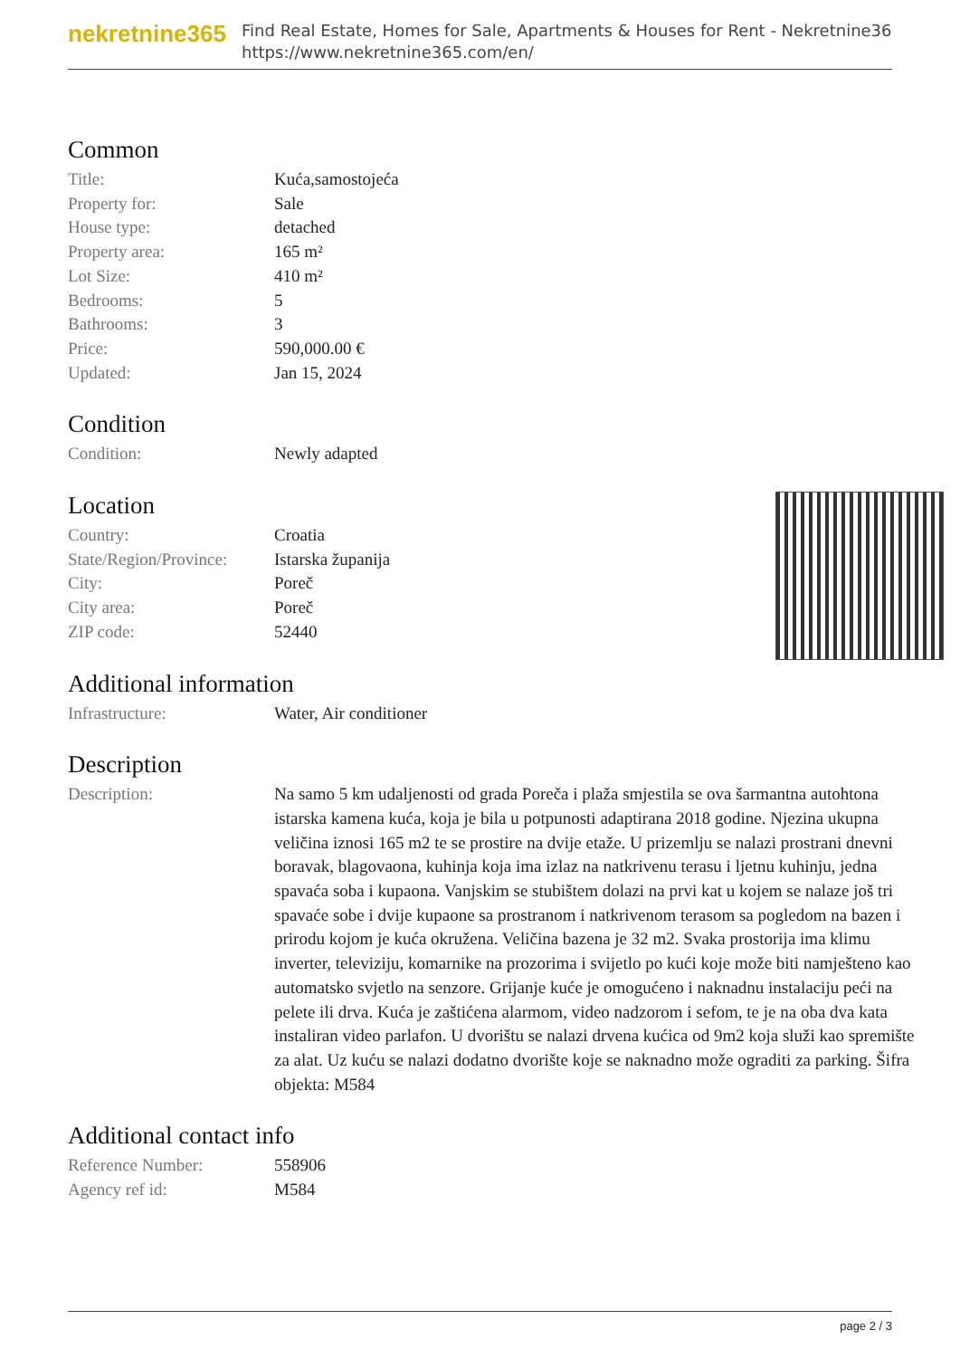nekretnine365
Find Real Estate, Homes for Sale, Apartments & Houses for Rent - Nekretnine365
https://www.nekretnine365.com/en/
Common
| Title: | Kuća,samostojeća |
| Property for: | Sale |
| House type: | detached |
| Property area: | 165 m² |
| Lot Size: | 410 m² |
| Bedrooms: | 5 |
| Bathrooms: | 3 |
| Price: | 590,000.00 € |
| Updated: | Jan 15, 2024 |
Condition
| Condition: | Newly adapted |
Location
| Country: | Croatia |
| State/Region/Province: | Istarska županija |
| City: | Poreč |
| City area: | Poreč |
| ZIP code: | 52440 |
Additional information
| Infrastructure: | Water, Air conditioner |
Description
| Description: | Na samo 5 km udaljenosti od grada Poreča i plaža smjestila se ova šarmantna autohtona istarska kamena kuća, koja je bila u potpunosti adaptirana 2018 godine. Njezina ukupna veličina iznosi 165 m2 te se prostire na dvije etaže. U prizemlju se nalazi prostrani dnevni boravak, blagovaona, kuhinja koja ima izlaz na natkrivenu terasu i ljetnu kuhinju, jedna spavaća soba i kupaona. Vanjskim se stubištem dolazi na prvi kat u kojem se nalaze još tri spavaće sobe i dvije kupaone sa prostranom i natkrivenom terasom sa pogledom na bazen i prirodu kojom je kuća okružena. Veličina bazena je 32 m2. Svaka prostorija ima klimu inverter, televiziju, komarnike na prozorima i svijetlo po kući koje može biti namješteno kao automatsko svjetlo na senzore. Grijanje kuće je omogućeno i naknadnu instalaciju peći na pelete ili drva. Kuća je zaštićena alarmom, video nadzorom i sefom, te je na oba dva kata instaliran video parlafon. U dvorištu se nalazi drvena kućica od 9m2 koja služi kao spremište za alat. Uz kuću se nalazi dodatno dvorište koje se naknadno može ograditi za parking. Šifra objekta: M584 |
Additional contact info
| Reference Number: | 558906 |
| Agency ref id: | M584 |
page 2 / 3